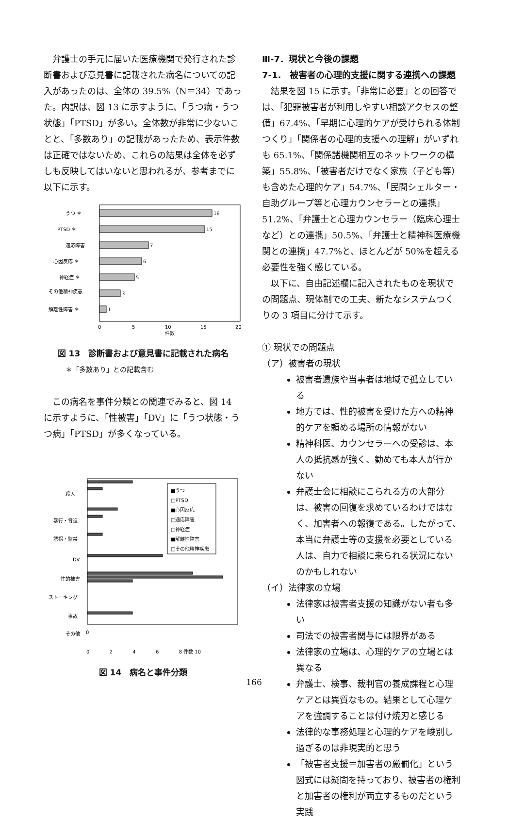弁護士の手元に届いた医療機関で発行された診断書および意見書に記載された病名についての記入があったのは、全体の 39.5%（N＝34）であった。内訳は、図 13 に示すように、「うつ病・うつ状態」「PTSD」が多い。全体数が非常に少ないことと、「多数あり」の記載があったため、表示件数は正確ではないため、これらの結果は全体を必ずしも反映してはいないと思われるが、参考までに以下に示す。
うつ ＊
16
PTSD ＊
15
適応障害
7
心因反応 ＊
6
神経症 ＊
5
その他精神疾患
3
解離性障害 ＊
1
0
5
10
15
20
件数
図 13　診断書および意見書に記載された病名
＊「多数あり」との記載含む
この病名を事件分類との関連でみると、図 14 に示すように、「性被害」「DV」に「うつ状態・うつ病」「PTSD」が多くなっている。
殺人
暴行・脅迫
誘拐・監禁
DV
性的被害
ストーキング
事故
その他
■うつ
□PTSD
■心因反応
□適応障害
□神経症
■解離性障害
□その他精神疾患
0
0 2 4 6 8 件数 10
図 14　病名と事件分類
Ⅲ-7．現状と今後の課題
7-1.　被害者の心理的支援に関する連携への課題
結果を図 15 に示す。「非常に必要」との回答では、「犯罪被害者が利用しやすい相談アクセスの整備」67.4%、「早期に心理的ケアが受けられる体制つくり」「関係者の心理的支援への理解」がいずれも 65.1%、「関係諸機関相互のネットワークの構築」55.8%、「被害者だけでなく家族（子ども等）も含めた心理的ケア」54.7%、「民間シェルター・自助グループ等と心理カウンセラーとの連携」51.2%、「弁護士と心理カウンセラー（臨床心理士など）との連携」50.5%、「弁護士と精神科医療機関との連携」47.7%と、ほとんどが 50%を超える必要性を強く感じている。
以下に、自由記述欄に記入されたものを現状での問題点、現体制での工夫、新たなシステムつくりの 3 項目に分けて示す。
① 現状での問題点
（ア）被害者の現状
被害者遺族や当事者は地域で孤立している
地方では、性的被害を受けた方への精神的ケアを頼める場所の情報がない
精神科医、カウンセラーへの受診は、本人の抵抗感が強く、勧めても本人が行かない
弁護士会に相談にこられる方の大部分は、被害の回復を求めているわけではなく、加害者への報復である。したがって、本当に弁護士等の支援を必要としている人は、自力で相談に来られる状況にないのかもしれない
（イ）法律家の立場
法律家は被害者支援の知識がない者も多い
司法での被害者関与には限界がある
法律家の立場は、心理的ケアの立場とは異なる
弁護士、検事、裁判官の養成課程と心理ケアとは異質なもの。結果として心理ケアを強調することは付け焼刃と感じる
法律的な事務処理と心理的ケアを峻別し過ぎるのは非現実的と思う
「被害者支援＝加害者の厳罰化」という図式には疑問を持っており、被害者の権利と加害者の権利が両立するものだという実践
166